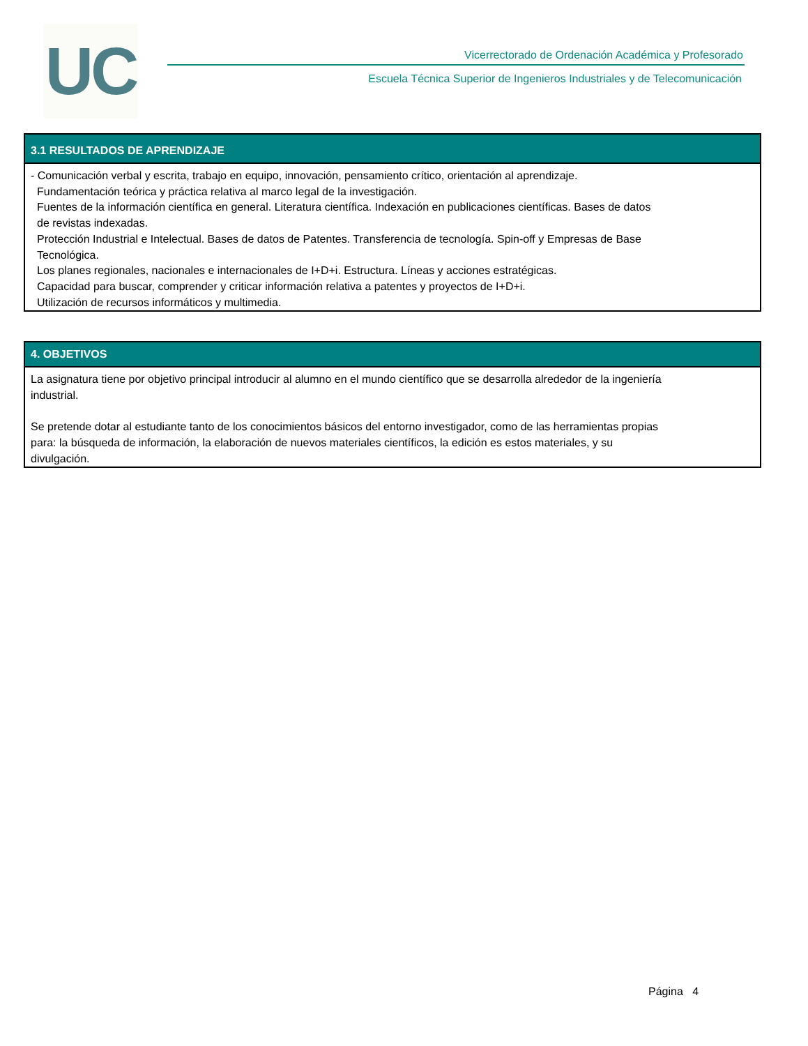UC
Vicerrectorado de Ordenación Académica y Profesorado
Escuela Técnica Superior de Ingenieros Industriales y de Telecomunicación
3.1 RESULTADOS DE APRENDIZAJE
- Comunicación verbal y escrita, trabajo en equipo, innovación, pensamiento crítico, orientación al aprendizaje.
Fundamentación teórica y práctica relativa al marco legal de la investigación.
Fuentes de la información científica en general. Literatura científica. Indexación en publicaciones científicas. Bases de datos
de revistas indexadas.
Protección Industrial e Intelectual. Bases de datos de Patentes. Transferencia de tecnología. Spin-off y Empresas de Base
Tecnológica.
Los planes regionales, nacionales e internacionales de I+D+i. Estructura. Líneas y acciones estratégicas.
Capacidad para buscar, comprender y criticar información relativa a patentes y proyectos de I+D+i.
Utilización de recursos informáticos y multimedia.
4. OBJETIVOS
La asignatura tiene por objetivo principal introducir al alumno en el mundo científico que se desarrolla alrededor de la ingeniería
industrial.
Se pretende dotar al estudiante tanto de los conocimientos básicos del entorno investigador, como de las herramientas propias
para: la búsqueda de información, la elaboración de nuevos materiales científicos, la edición es estos materiales, y su
divulgación.
Página 4